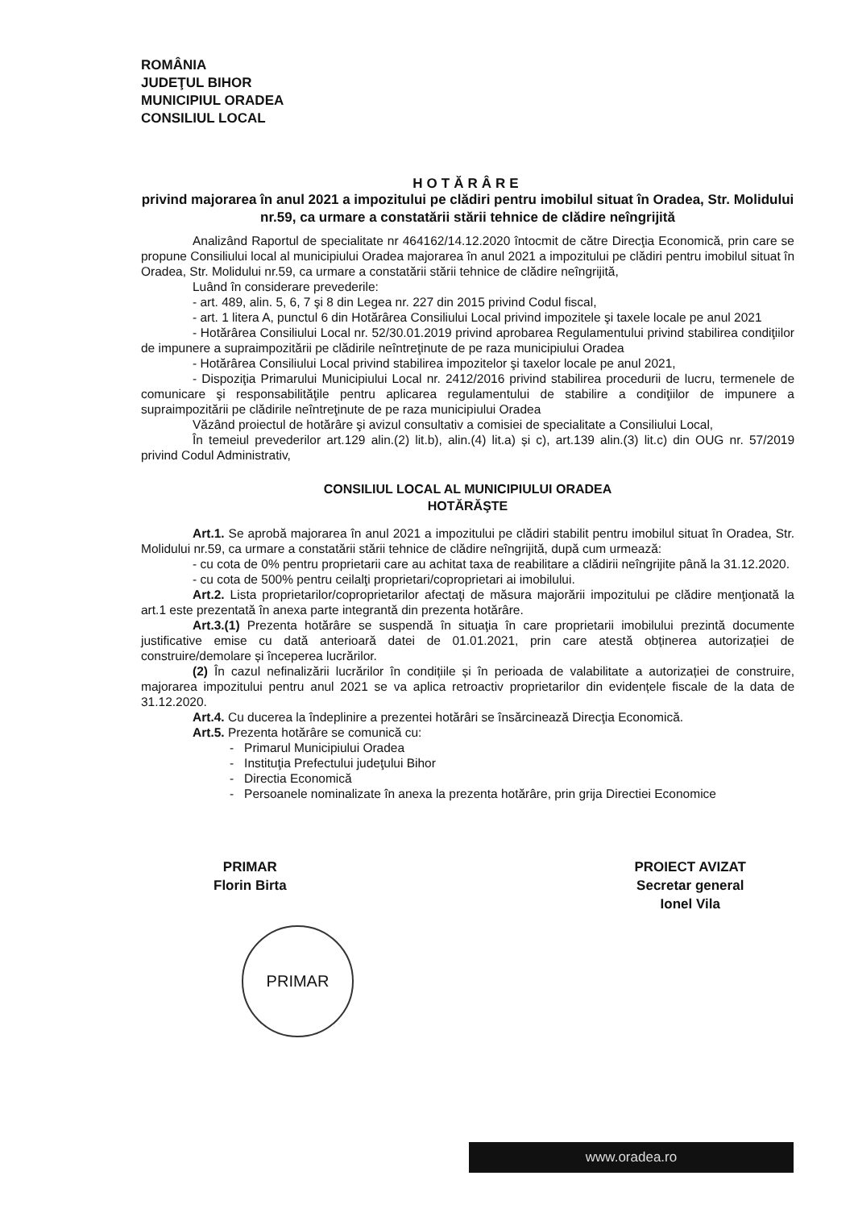ROMÂNIA
JUDEŢUL BIHOR
MUNICIPIUL ORADEA
CONSILIUL LOCAL
HOTĂRÂRE
privind majorarea în anul 2021 a impozitului pe clădiri pentru imobilul situat în Oradea, Str. Molidului nr.59, ca urmare a constatării stării tehnice de clădire neîngrijită
Analizând Raportul de specialitate nr 464162/14.12.2020 întocmit de către Direcţia Economică, prin care se propune Consiliului local al municipiului Oradea majorarea în anul 2021 a impozitului pe clădiri pentru imobilul situat în Oradea, Str. Molidului nr.59, ca urmare a constatării stării tehnice de clădire neîngrijită,
Luând în considerare prevederile:
- art. 489, alin. 5, 6, 7 şi 8 din Legea nr. 227 din 2015 privind Codul fiscal,
- art. 1 litera A, punctul 6 din Hotărârea Consiliului Local privind impozitele şi taxele locale pe anul 2021
- Hotărârea Consiliului Local nr. 52/30.01.2019 privind aprobarea Regulamentului privind stabilirea condiţiilor de impunere a supraimpozitării pe clădirile neîntreţinute de pe raza municipiului Oradea
- Hotărârea Consiliului Local privind stabilirea impozitelor şi taxelor locale pe anul 2021,
- Dispoziţia Primarului Municipiului Local nr. 2412/2016 privind stabilirea procedurii de lucru, termenele de comunicare şi responsabilităţile pentru aplicarea regulamentului de stabilire a condiţiilor de impunere a supraimpozitării pe clădirile neîntreţinute de pe raza municipiului Oradea
Văzând proiectul de hotărâre şi avizul consultativ a comisiei de specialitate a Consiliului Local,
În temeiul prevederilor art.129 alin.(2) lit.b), alin.(4) lit.a) și c), art.139 alin.(3) lit.c) din OUG nr. 57/2019 privind Codul Administrativ,
CONSILIUL LOCAL AL MUNICIPIULUI ORADEA
HOTĂRĂŞTE
Art.1. Se aprobă majorarea în anul 2021 a impozitului pe clădiri stabilit pentru imobilul situat în Oradea, Str. Molidului nr.59, ca urmare a constatării stării tehnice de clădire neîngrijită, după cum urmează:
- cu cota de 0% pentru proprietarii care au achitat taxa de reabilitare a clădirii neîngrijite până la 31.12.2020.
- cu cota de 500% pentru ceilalţi proprietari/coproprietari ai imobilului.
Art.2. Lista proprietarilor/coproprietarilor afectaţi de măsura majorării impozitului pe clădire menţionată la art.1 este prezentată în anexa parte integrantă din prezenta hotărâre.
Art.3.(1) Prezenta hotărâre se suspendă în situaţia în care proprietarii imobilului prezintă documente justificative emise cu dată anterioară datei de 01.01.2021, prin care atestă obținerea autorizației de construire/demolare și începerea lucrărilor.
(2) În cazul nefinalizării lucrărilor în condițiile și în perioada de valabilitate a autorizației de construire, majorarea impozitului pentru anul 2021 se va aplica retroactiv proprietarilor din evidențele fiscale de la data de 31.12.2020.
Art.4. Cu ducerea la îndeplinire a prezentei hotărâri se însărcinează Direcţia Economică.
Art.5. Prezenta hotărâre se comunică cu:
- Primarul Municipiului Oradea
- Instituţia Prefectului judeţului Bihor
- Directia Economică
- Persoanele nominalizate în anexa la prezenta hotărâre, prin grija Directiei Economice
PRIMAR
Florin Birta
PROIECT AVIZAT
Secretar general
Ionel Vila
PRIMAR
www.oradea.ro